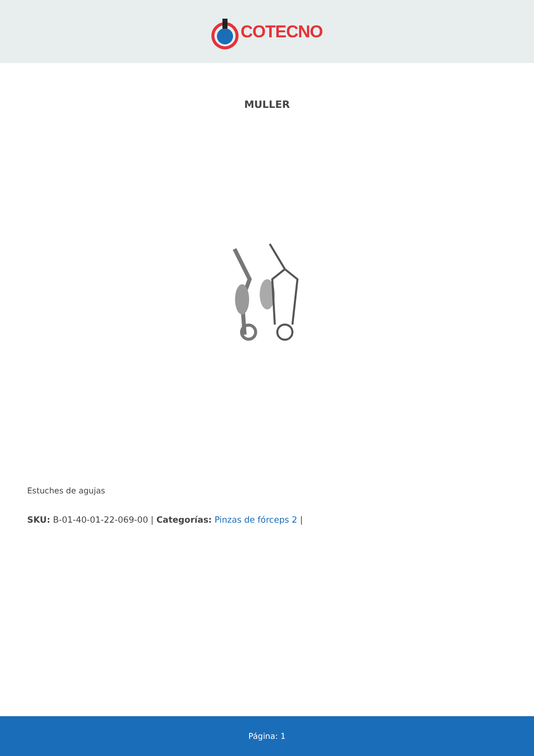COTECNO
MULLER
Estuches de agujas
SKU: B-01-40-01-22-069-00 | Categorías: Pinzas de fórceps 2 |
Página: 1